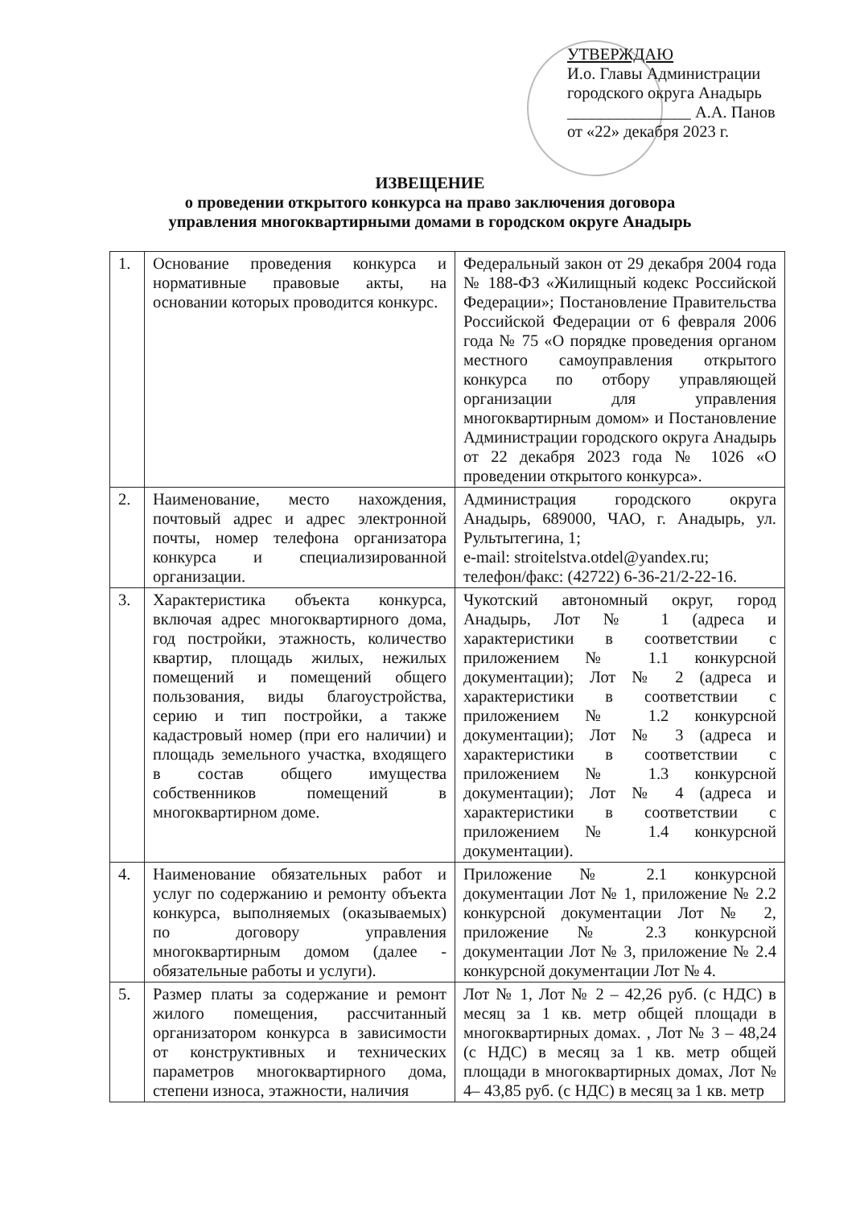УТВЕРЖДАЮ
И.о. Главы Администрации
городского округа Анадырь
_______________ А.А. Панов
от «22» декабря 2023 г.
ИЗВЕЩЕНИЕ
о проведении открытого конкурса на право заключения договора
управления многоквартирными домами в городском округе Анадырь
| 1. | Основание проведения конкурса и нормативные правовые акты, на основании которых проводится конкурс. | Федеральный закон от 29 декабря 2004 года № 188-ФЗ «Жилищный кодекс Российской Федерации»; Постановление Правительства Российской Федерации от 6 февраля 2006 года № 75 «О порядке проведения органом местного самоуправления открытого конкурса по отбору управляющей организации для управления многоквартирным домом» и Постановление Администрации городского округа Анадырь от 22 декабря 2023 года № 1026 «О проведении открытого конкурса». |
| 2. | Наименование, место нахождения, почтовый адрес и адрес электронной почты, номер телефона организатора конкурса и специализированной организации. | Администрация городского округа Анадырь, 689000, ЧАО, г. Анадырь, ул. Рультытегина, 1; e-mail: stroitelstva.otdel@yandex.ru; телефон/факс: (42722) 6-36-21/2-22-16. |
| 3. | Характеристика объекта конкурса, включая адрес многоквартирного дома, год постройки, этажность, количество квартир, площадь жилых, нежилых помещений и помещений общего пользования, виды благоустройства, серию и тип постройки, а также кадастровый номер (при его наличии) и площадь земельного участка, входящего в состав общего имущества собственников помещений в многоквартирном доме. | Чукотский автономный округ, город Анадырь, Лот № 1 (адреса и характеристики в соответствии с приложением № 1.1 конкурсной документации); Лот № 2 (адреса и характеристики в соответствии с приложением № 1.2 конкурсной документации); Лот № 3 (адреса и характеристики в соответствии с приложением № 1.3 конкурсной документации); Лот № 4 (адреса и характеристики в соответствии с приложением № 1.4 конкурсной документации). |
| 4. | Наименование обязательных работ и услуг по содержанию и ремонту объекта конкурса, выполняемых (оказываемых) по договору управления многоквартирным домом (далее - обязательные работы и услуги). | Приложение № 2.1 конкурсной документации Лот № 1, приложение № 2.2 конкурсной документации Лот № 2, приложение № 2.3 конкурсной документации Лот № 3, приложение № 2.4 конкурсной документации Лот № 4. |
| 5. | Размер платы за содержание и ремонт жилого помещения, рассчитанный организатором конкурса в зависимости от конструктивных и технических параметров многоквартирного дома, степени износа, этажности, наличия | Лот № 1, Лот № 2 – 42,26 руб. (с НДС) в месяц за 1 кв. метр общей площади в многоквартирных домах. , Лот № 3 – 48,24 (с НДС) в месяц за 1 кв. метр общей площади в многоквартирных домах, Лот № 4– 43,85 руб. (с НДС) в месяц за 1 кв. метр |